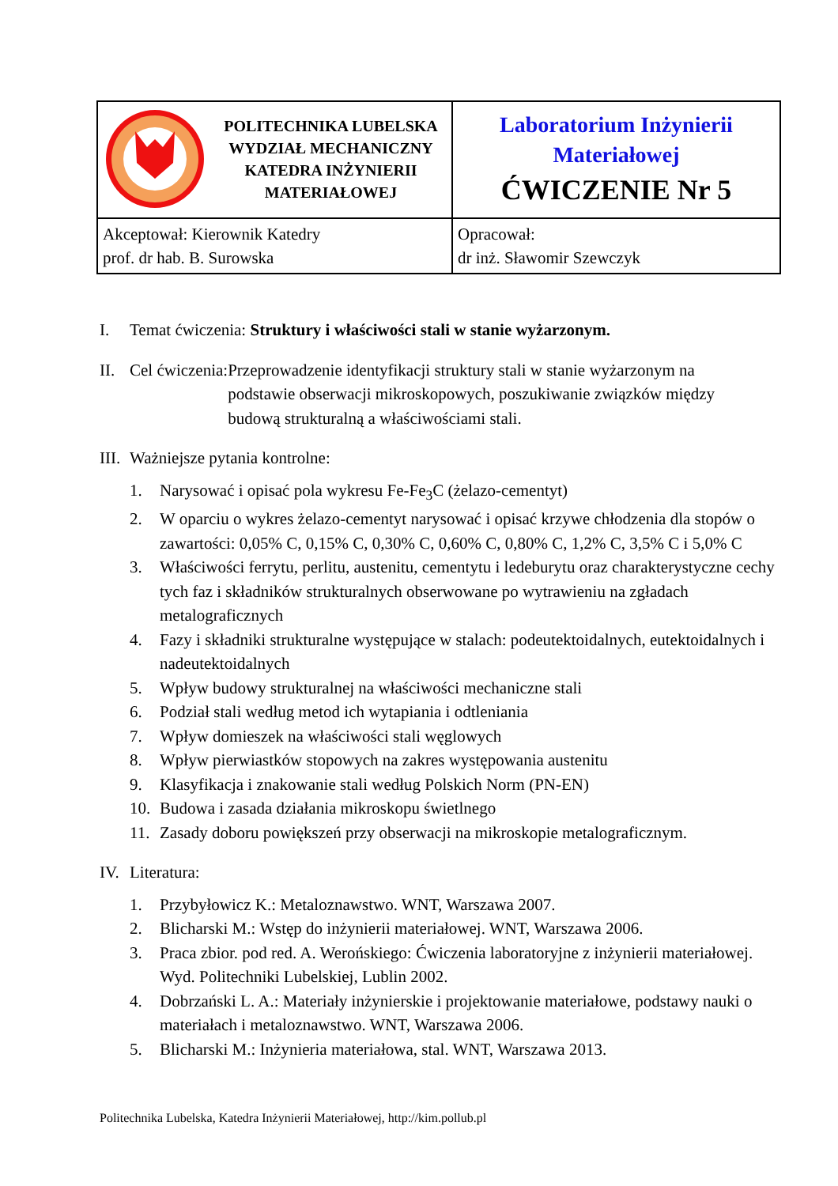| POLITECHNIKA LUBELSKA WYDZIAŁ MECHANICZNY KATEDRA INŻYNIERII MATERIAŁOWEJ | Laboratorium Inżynierii Materiałowej ĆWICZENIE Nr 5 |
| Akceptował: Kierownik Katedry prof. dr hab. B. Surowska | Opracował: dr inż. Sławomir Szewczyk |
I. Temat ćwiczenia: Struktury i właściwości stali w stanie wyżarzonym.
II. Cel ćwiczenia: Przeprowadzenie identyfikacji struktury stali w stanie wyżarzonym na podstawie obserwacji mikroskopowych, poszukiwanie związków między budową strukturalną a właściwościami stali.
III. Ważniejsze pytania kontrolne:
1. Narysować i opisać pola wykresu Fe-Fe<sub>3</sub>C (żelazo-cementyt)
2. W oparciu o wykres żelazo-cementyt narysować i opisać krzywe chłodzenia dla stopów o zawartości: 0,05% C, 0,15% C, 0,30% C, 0,60% C, 0,80% C, 1,2% C, 3,5% C i 5,0% C
3. Właściwości ferrytu, perlitu, austenitu, cementytu i ledeburytu oraz charakterystyczne cechy tych faz i składników strukturalnych obserwowane po wytrawieniu na zgładach metalograficznych
4. Fazy i składniki strukturalne występujące w stalach: podeutektoidalnych, eutektoidalnych i nadeutektoidalnych
5. Wpływ budowy strukturalnej na właściwości mechaniczne stali
6. Podział stali według metod ich wytapiania i odtleniania
7. Wpływ domieszek na właściwości stali węglowych
8. Wpływ pierwiastków stopowych na zakres występowania austenitu
9. Klasyfikacja i znakowanie stali według Polskich Norm (PN-EN)
10. Budowa i zasada działania mikroskopu świetlnego
11. Zasady doboru powiększeń przy obserwacji na mikroskopie metalograficznym.
IV. Literatura:
1. Przybyłowicz K.: Metaloznawstwo. WNT, Warszawa 2007.
2. Blicharski M.: Wstęp do inżynierii materiałowej. WNT, Warszawa 2006.
3. Praca zbior. pod red. A. Werońskiego: Ćwiczenia laboratoryjne z inżynierii materiałowej. Wyd. Politechniki Lubelskiej, Lublin 2002.
4. Dobrzański L. A.: Materiały inżynierskie i projektowanie materiałowe, podstawy nauki o materiałach i metaloznawstwo. WNT, Warszawa 2006.
5. Blicharski M.: Inżynieria materiałowa, stal. WNT, Warszawa 2013.
Politechnika Lubelska, Katedra Inżynierii Materiałowej, http://kim.pollub.pl